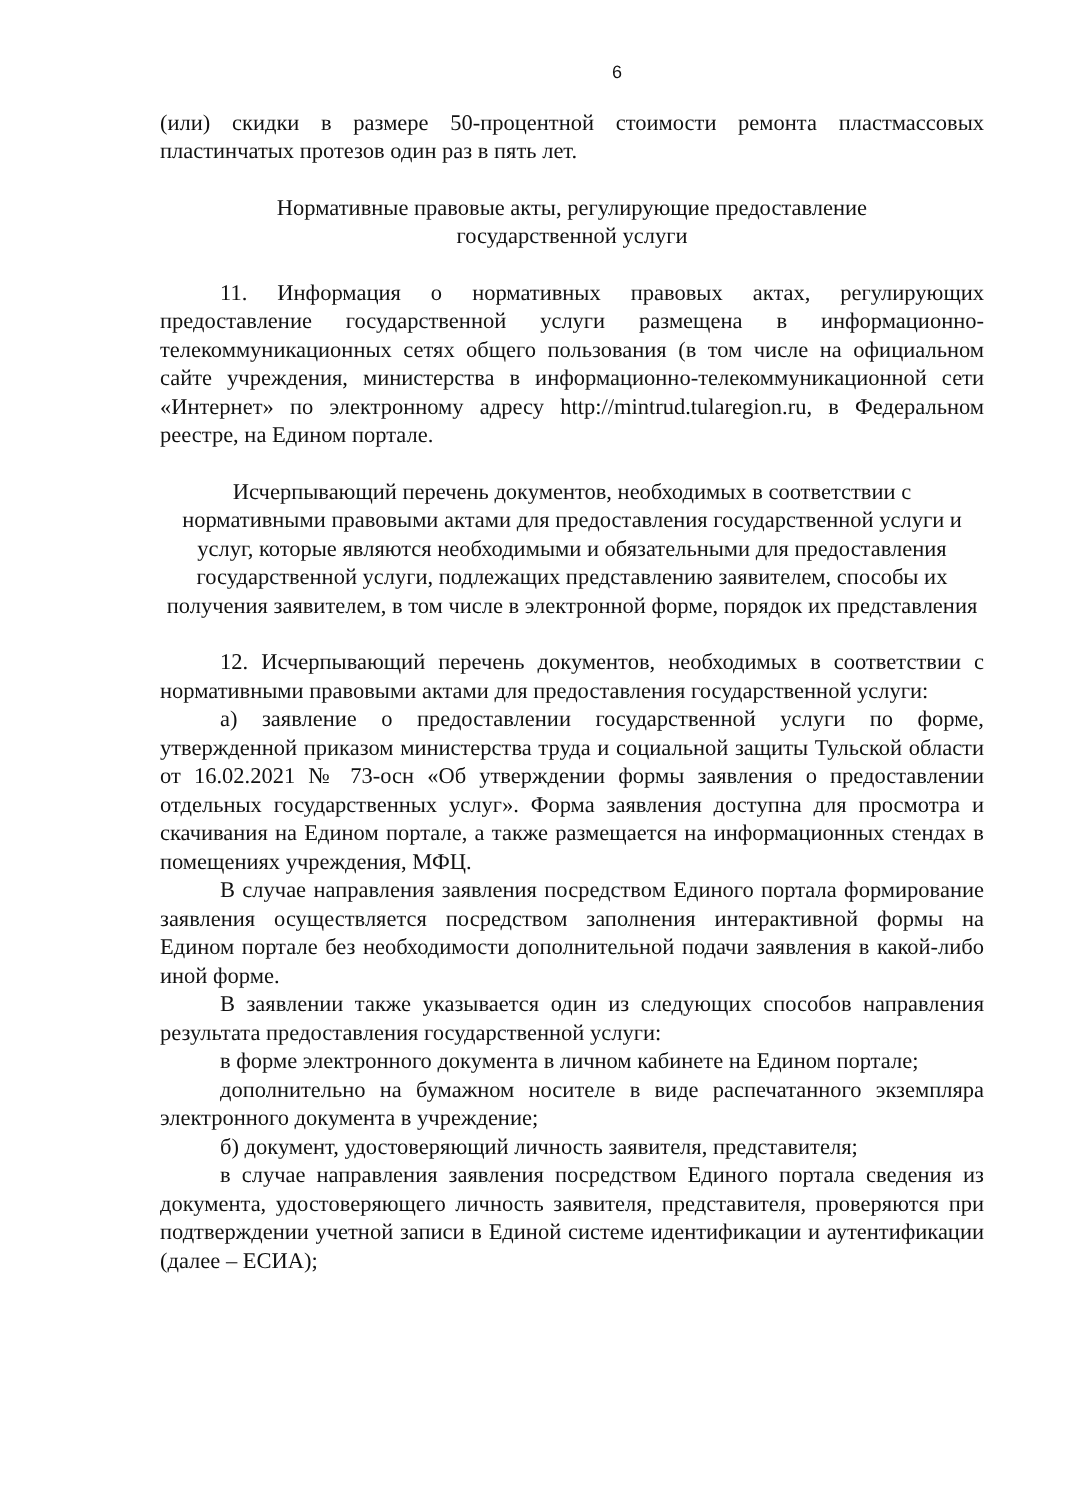6
(или) скидки в размере 50-процентной стоимости ремонта пластмассовых пластинчатых протезов один раз в пять лет.
Нормативные правовые акты, регулирующие предоставление
государственной услуги
11. Информация о нормативных правовых актах, регулирующих предоставление государственной услуги размещена в информационно-телекоммуникационных сетях общего пользования (в том числе на официальном сайте учреждения, министерства в информационно-телекоммуникационной сети «Интернет» по электронному адресу http://mintrud.tularegion.ru, в Федеральном реестре, на Едином портале.
Исчерпывающий перечень документов, необходимых в соответствии с нормативными правовыми актами для предоставления государственной услуги и услуг, которые являются необходимыми и обязательными для предоставления государственной услуги, подлежащих представлению заявителем, способы их получения заявителем, в том числе в электронной форме, порядок их представления
12. Исчерпывающий перечень документов, необходимых в соответствии с нормативными правовыми актами для предоставления государственной услуги:
а) заявление о предоставлении государственной услуги по форме, утвержденной приказом министерства труда и социальной защиты Тульской области от 16.02.2021 № 73-осн «Об утверждении формы заявления о предоставлении отдельных государственных услуг». Форма заявления доступна для просмотра и скачивания на Едином портале, а также размещается на информационных стендах в помещениях учреждения, МФЦ.
В случае направления заявления посредством Единого портала формирование заявления осуществляется посредством заполнения интерактивной формы на Едином портале без необходимости дополнительной подачи заявления в какой-либо иной форме.
В заявлении также указывается один из следующих способов направления результата предоставления государственной услуги:
в форме электронного документа в личном кабинете на Едином портале;
дополнительно на бумажном носителе в виде распечатанного экземпляра электронного документа в учреждение;
б) документ, удостоверяющий личность заявителя, представителя;
в случае направления заявления посредством Единого портала сведения из документа, удостоверяющего личность заявителя, представителя, проверяются при подтверждении учетной записи в Единой системе идентификации и аутентификации (далее – ЕСИА);